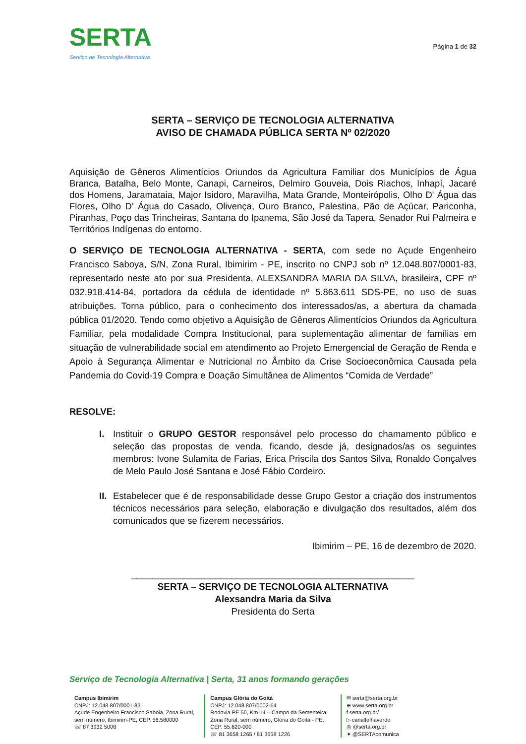SERTA
Serviço de Tecnologia Alternativa
Página 1 de 32
SERTA – SERVIÇO DE TECNOLOGIA ALTERNATIVA
AVISO DE CHAMADA PÚBLICA SERTA Nº 02/2020
Aquisição de Gêneros Alimentícios Oriundos da Agricultura Familiar dos Municípios de Água Branca, Batalha, Belo Monte, Canapi, Carneiros, Delmiro Gouveia, Dois Riachos, Inhapí, Jacaré dos Homens, Jaramataia, Major Isidoro, Maravilha, Mata Grande, Monteirópolis, Olho D' Água das Flores, Olho D' Água do Casado, Olivença, Ouro Branco, Palestina, Pão de Açúcar, Pariconha, Piranhas, Poço das Trincheiras, Santana do Ipanema, São José da Tapera, Senador Rui Palmeira e Territórios Indígenas do entorno.
O SERVIÇO DE TECNOLOGIA ALTERNATIVA - SERTA, com sede no Açude Engenheiro Francisco Saboya, S/N, Zona Rural, Ibimirim - PE, inscrito no CNPJ sob nº 12.048.807/0001-83, representado neste ato por sua Presidenta, ALEXSANDRA MARIA DA SILVA, brasileira, CPF nº 032.918.414-84, portadora da cédula de identidade nº 5.863.611 SDS-PE, no uso de suas atribuições. Torna público, para o conhecimento dos interessados/as, a abertura da chamada pública 01/2020. Tendo como objetivo a Aquisição de Gêneros Alimentícios Oriundos da Agricultura Familiar, pela modalidade Compra Institucional, para suplementação alimentar de famílias em situação de vulnerabilidade social em atendimento ao Projeto Emergencial de Geração de Renda e Apoio à Segurança Alimentar e Nutricional no Âmbito da Crise Socioeconômica Causada pela Pandemia do Covid-19 Compra e Doação Simultânea de Alimentos “Comida de Verdade”
RESOLVE:
I. Instituir o GRUPO GESTOR responsável pelo processo do chamamento público e seleção das propostas de venda, ficando, desde já, designados/as os seguintes membros: Ivone Sulamita de Farias, Erica Priscila dos Santos Silva, Ronaldo Gonçalves de Melo Paulo José Santana e José Fábio Cordeiro.
II. Estabelecer que é de responsabilidade desse Grupo Gestor a criação dos instrumentos técnicos necessários para seleção, elaboração e divulgação dos resultados, além dos comunicados que se fizerem necessários.
Ibimirim – PE, 16 de dezembro de 2020.
______________________________________________________
SERTA – SERVIÇO DE TECNOLOGIA ALTERNATIVA
Alexsandra Maria da Silva
Presidenta do Serta
Serviço de Tecnologia Alternativa | Serta, 31 anos formando gerações
Campus Ibimirim
CNPJ: 12.048.807/0001-83
Açude Engenheiro Francisco Saboia, Zona Rural, sem número, Ibimirim-PE, CEP. 56.580000
☏ 87 3932 5008
Campus Glória do Goitá
CNPJ: 12.048.807/0002-64
Rodovia PE 50, Km 14 – Campo da Sementeira, Zona Rural, sem número, Glória do Goitá - PE, CEP. 55.620-000
☏ 81 3658 1265 / 81 3658 1226
✉ serta@serta.org.br
⊕ www.serta.org.br
f serta.org.br/
▷ canalfolhaverde
◎ @serta.org.br
✦ @SERTAcomunica